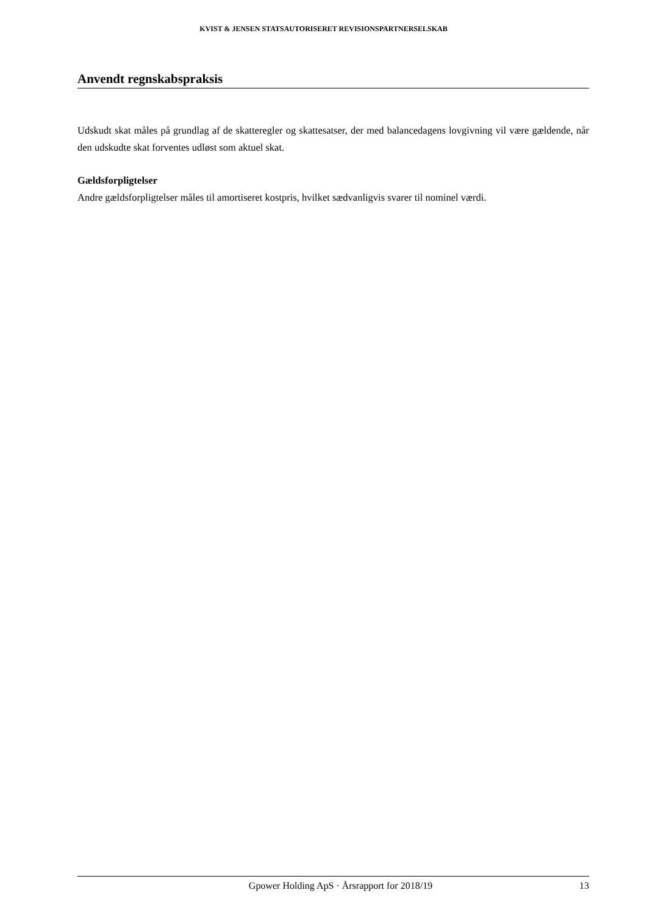KVIST & JENSEN STATSAUTORISERET REVISIONSPARTNERSELSKAB
Anvendt regnskabspraksis
Udskudt skat måles på grundlag af de skatteregler og skattesatser, der med balancedagens lovgivning vil være gældende, når den udskudte skat forventes udløst som aktuel skat.
Gældsforpligtelser
Andre gældsforpligtelser måles til amortiseret kostpris, hvilket sædvanligvis svarer til nominel værdi.
Gpower Holding ApS · Årsrapport for 2018/19 13